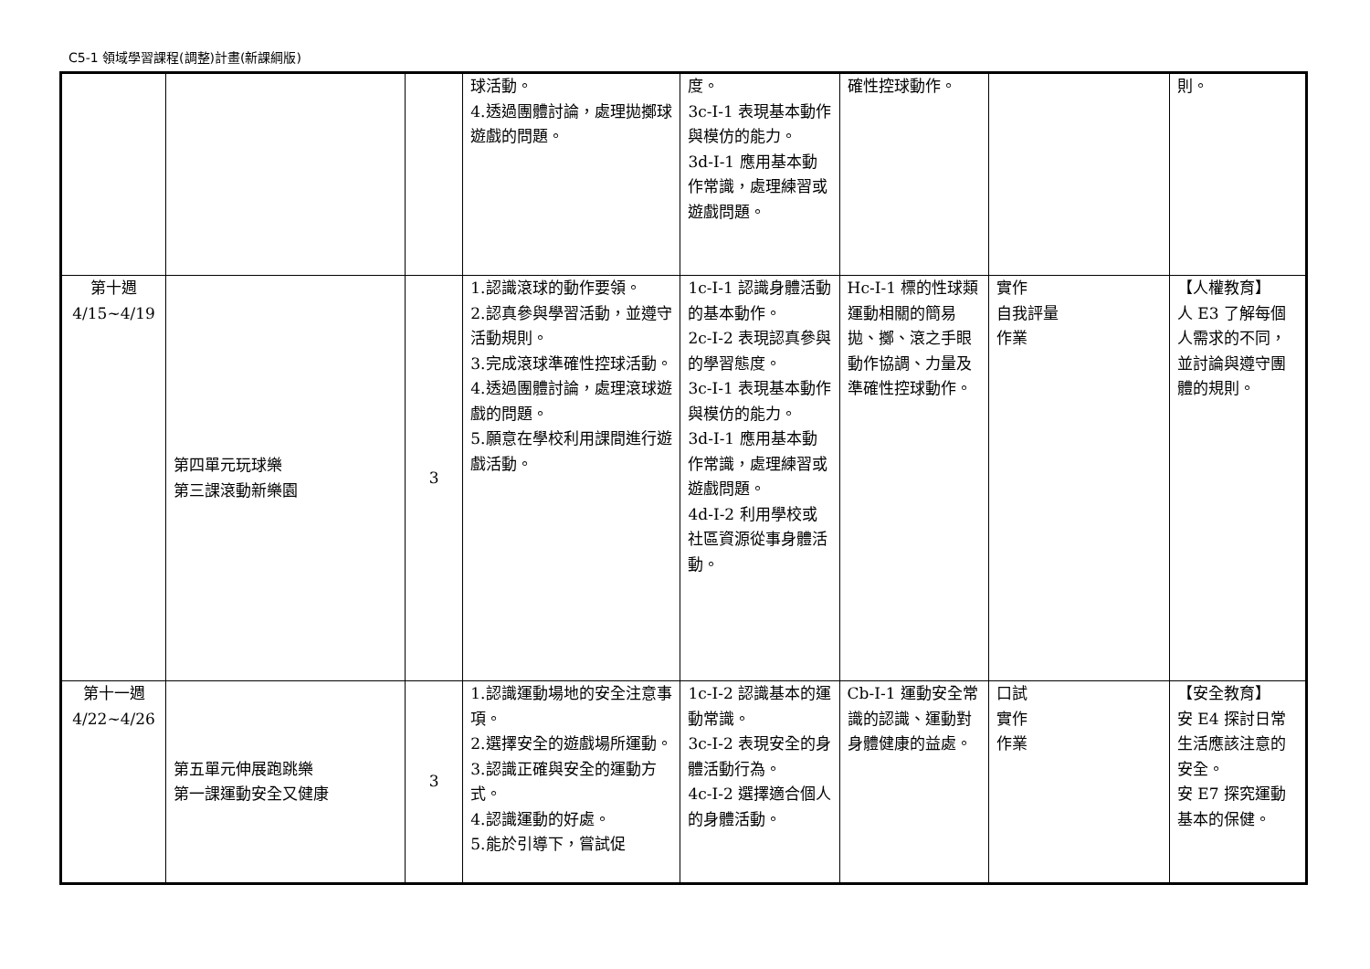C5-1 領域學習課程(調整)計畫(新課綱版)
| | | | 球活動。 4.透過團體討論，處理拋擲球遊戲的問題。 | 度。 3c-I-1 表現基本動作與模仿的能力。 3d-I-1 應用基本動作常識，處理練習或遊戲問題。 | 確性控球動作。 | | 則。 |
| 第十週 4/15~4/19 | 第四單元玩球樂 第三課滾動新樂園 | 3 | 1.認識滾球的動作要領。 2.認真參與學習活動，並遵守活動規則。 3.完成滾球準確性控球活動。 4.透過團體討論，處理滾球遊戲的問題。 5.願意在學校利用課間進行遊戲活動。 | 1c-I-1 認識身體活動的基本動作。 2c-I-2 表現認真參與的學習態度。 3c-I-1 表現基本動作與模仿的能力。 3d-I-1 應用基本動作常識，處理練習或遊戲問題。 4d-I-2 利用學校或社區資源從事身體活動。 | Hc-I-1 標的性球類運動相關的簡易拋、擲、滾之手眼動作協調、力量及準確性控球動作。 | 實作 自我評量 作業 | 【人權教育】 人 E3 了解每個人需求的不同，並討論與遵守團體的規則。 |
| 第十一週 4/22~4/26 | 第五單元伸展跑跳樂 第一課運動安全又健康 | 3 | 1.認識運動場地的安全注意事項。 2.選擇安全的遊戲場所運動。 3.認識正確與安全的運動方式。 4.認識運動的好處。 5.能於引導下，嘗試促 | 1c-I-2 認識基本的運動常識。 3c-I-2 表現安全的身體活動行為。 4c-I-2 選擇適合個人的身體活動。 | Cb-I-1 運動安全常識的認識、運動對身體健康的益處。 | 口試 實作 作業 | 【安全教育】 安 E4 探討日常生活應該注意的安全。 安 E7 探究運動基本的保健。 |